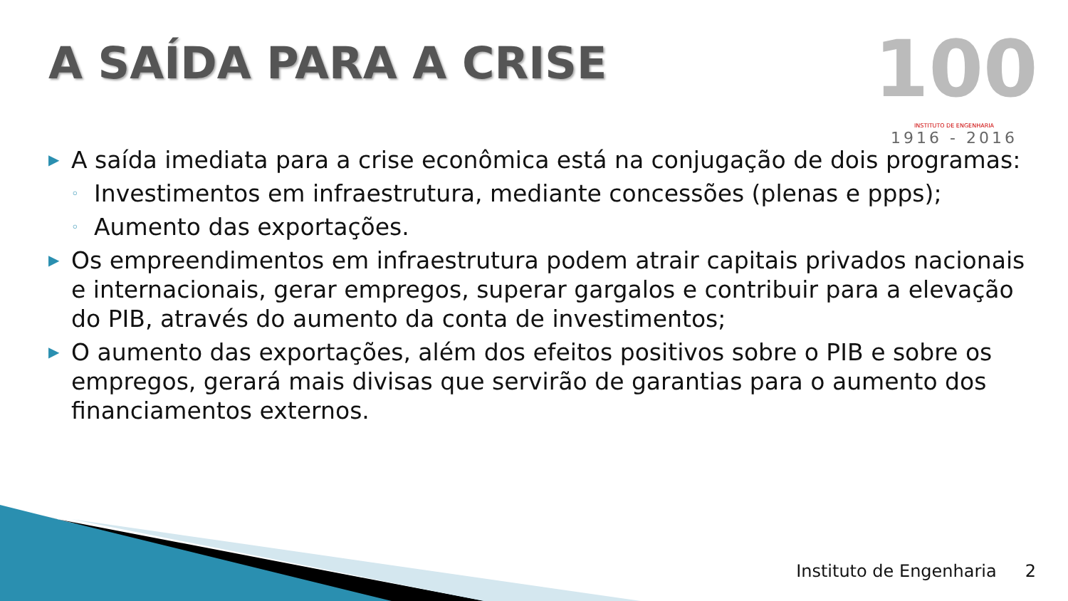A SAÍDA PARA A CRISE
100
INSTITUTO DE ENGENHARIA
1916 - 2016
▶
A saída imediata para a crise econômica está na conjugação de dois programas:
◦
Investimentos em infraestrutura, mediante concessões (plenas e ppps);
◦
Aumento das exportações.
▶
Os empreendimentos em infraestrutura podem atrair capitais privados nacionais e internacionais, gerar empregos, superar gargalos e contribuir para a elevação do PIB, através do aumento da conta de investimentos;
▶
O aumento das exportações, além dos efeitos positivos sobre o PIB e sobre os empregos, gerará mais divisas que servirão de garantias para o aumento dos financiamentos externos.
Instituto de Engenharia 2